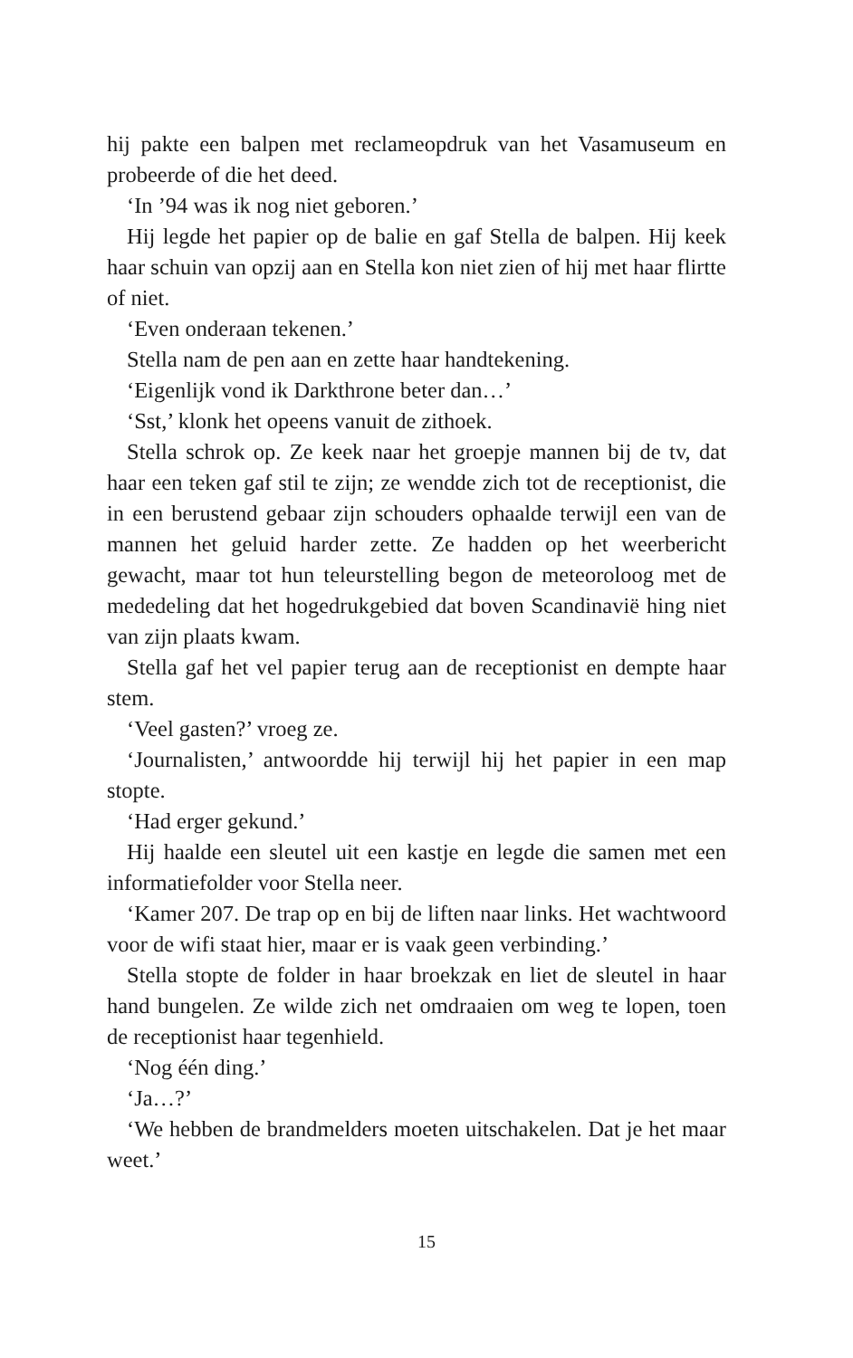hij pakte een balpen met reclameopdruk van het Vasamuseum en probeerde of die het deed.
‘In ’94 was ik nog niet geboren.’
Hij legde het papier op de balie en gaf Stella de balpen. Hij keek haar schuin van opzij aan en Stella kon niet zien of hij met haar flirtte of niet.
‘Even onderaan tekenen.’
Stella nam de pen aan en zette haar handtekening.
‘Eigenlijk vond ik Darkthrone beter dan…’
‘Sst,’ klonk het opeens vanuit de zithoek.
Stella schrok op. Ze keek naar het groepje mannen bij de tv, dat haar een teken gaf stil te zijn; ze wendde zich tot de receptio­nist, die in een berustend gebaar zijn schouders ophaalde terwijl een van de mannen het geluid harder zette. Ze hadden op het weerbericht gewacht, maar tot hun teleurstelling begon de me­teoroloog met de mededeling dat het hogedrukgebied dat boven Scandinavië hing niet van zijn plaats kwam.
Stella gaf het vel papier terug aan de receptionist en dempte haar stem.
‘Veel gasten?’ vroeg ze.
‘Journalisten,’ antwoordde hij terwijl hij het papier in een map stopte.
‘Had erger gekund.’
Hij haalde een sleutel uit een kastje en legde die samen met een informatiefolder voor Stella neer.
‘Kamer 207. De trap op en bij de liften naar links. Het wacht­woord voor de wifi staat hier, maar er is vaak geen verbinding.’
Stella stopte de folder in haar broekzak en liet de sleutel in haar hand bungelen. Ze wilde zich net omdraaien om weg te lopen, toen de receptionist haar tegenhield.
‘Nog één ding.’
‘Ja…?’
‘We hebben de brandmelders moeten uitschakelen. Dat je het maar weet.’
15